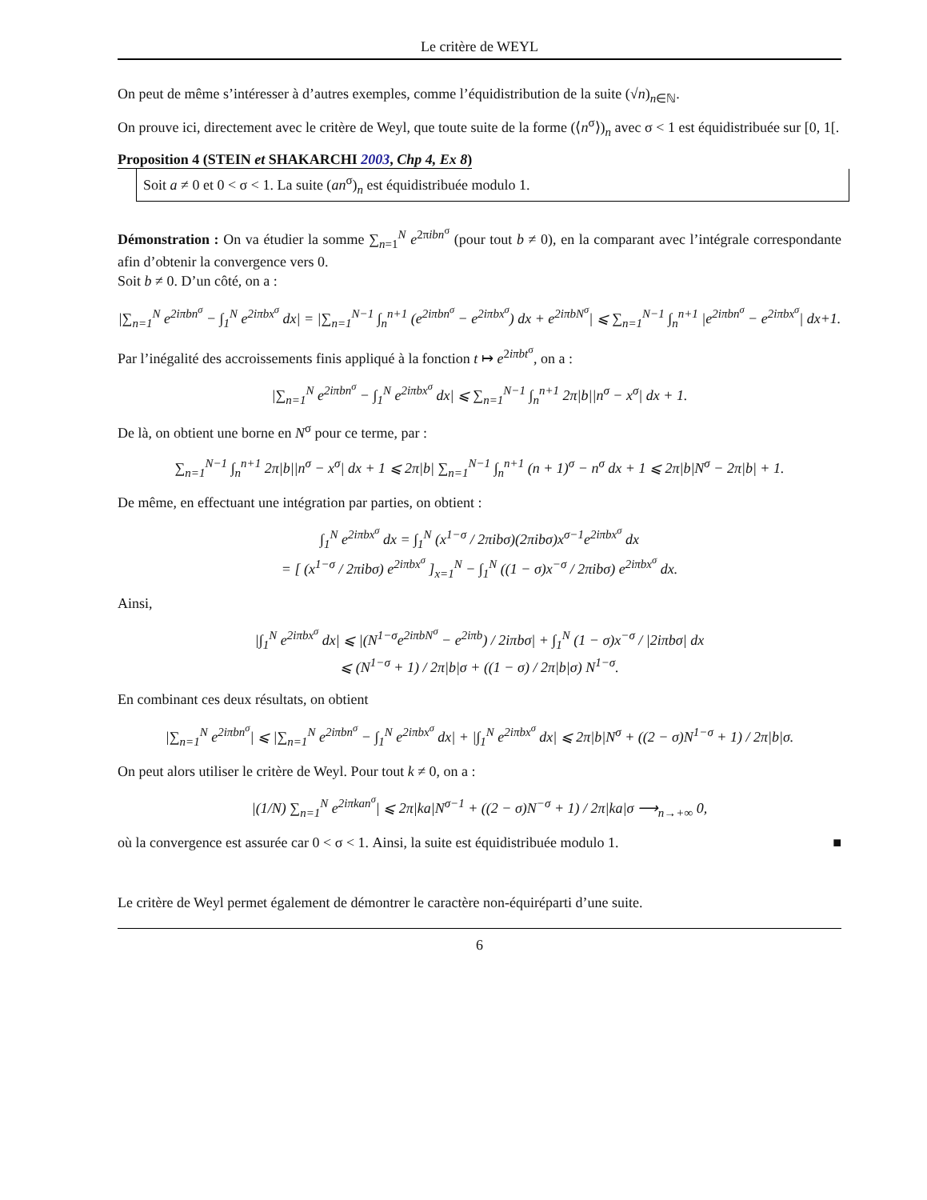Le critère de WEYL
On peut de même s’intéresser à d’autres exemples, comme l’équidistribution de la suite (√n)<sub>n∈ℕ</sub>.
On prouve ici, directement avec le critère de Weyl, que toute suite de la forme (⟨n<sup>σ</sup>⟩)<sub>n</sub> avec σ < 1 est équidistribuée sur [0, 1[.
Proposition 4 (STEIN et SHAKARCHI 2003, Chp 4, Ex 8)
Soit a ≠ 0 et 0 < σ < 1. La suite (an<sup>σ</sup>)<sub>n</sub> est équidistribuée modulo 1.
Démonstration : On va étudier la somme ∑<sub>n=1</sub><sup>N</sup> e<sup>2πibn<sup>σ</sup></sup> (pour tout b ≠ 0), en la comparant avec l’intégrale correspondante afin d’obtenir la convergence vers 0.
Soit b ≠ 0. D’un côté, on a :
|∑<sub>n=1</sub><sup>N</sup> e<sup>2iπbn<sup>σ</sup></sup> − ∫<sub>1</sub><sup>N</sup> e<sup>2iπbx<sup>σ</sup></sup> dx| = |∑<sub>n=1</sub><sup>N−1</sup> ∫<sub>n</sub><sup>n+1</sup> (e<sup>2iπbn<sup>σ</sup></sup> − e<sup>2iπbx<sup>σ</sup></sup>) dx + e<sup>2iπbN<sup>σ</sup></sup>| ⩽ ∑<sub>n=1</sub><sup>N−1</sup> ∫<sub>n</sub><sup>n+1</sup> |e<sup>2iπbn<sup>σ</sup></sup> − e<sup>2iπbx<sup>σ</sup></sup>| dx+1.
Par l’inégalité des accroissements finis appliqué à la fonction t ↦ e<sup>2iπbt<sup>σ</sup></sup>, on a :
|∑<sub>n=1</sub><sup>N</sup> e<sup>2iπbn<sup>σ</sup></sup> − ∫<sub>1</sub><sup>N</sup> e<sup>2iπbx<sup>σ</sup></sup> dx| ⩽ ∑<sub>n=1</sub><sup>N−1</sup> ∫<sub>n</sub><sup>n+1</sup> 2π|b||n<sup>σ</sup> − x<sup>σ</sup>| dx + 1.
De là, on obtient une borne en N<sup>σ</sup> pour ce terme, par :
∑<sub>n=1</sub><sup>N−1</sup> ∫<sub>n</sub><sup>n+1</sup> 2π|b||n<sup>σ</sup> − x<sup>σ</sup>| dx + 1 ⩽ 2π|b| ∑<sub>n=1</sub><sup>N−1</sup> ∫<sub>n</sub><sup>n+1</sup> (n + 1)<sup>σ</sup> − n<sup>σ</sup> dx + 1 ⩽ 2π|b|N<sup>σ</sup> − 2π|b| + 1.
De même, en effectuant une intégration par parties, on obtient :
∫<sub>1</sub><sup>N</sup> e<sup>2iπbx<sup>σ</sup></sup> dx = ∫<sub>1</sub><sup>N</sup> (x<sup>1−σ</sup> / 2πibσ)(2πibσ)x<sup>σ−1</sup>e<sup>2iπbx<sup>σ</sup></sup> dx
= [ (x<sup>1−σ</sup> / 2πibσ) e<sup>2iπbx<sup>σ</sup></sup> ]<sub>x=1</sub><sup>N</sup> − ∫<sub>1</sub><sup>N</sup> ((1 − σ)x<sup>−σ</sup> / 2πibσ) e<sup>2iπbx<sup>σ</sup></sup> dx.
Ainsi,
|∫<sub>1</sub><sup>N</sup> e<sup>2iπbx<sup>σ</sup></sup> dx| ⩽ |(N<sup>1−σ</sup>e<sup>2iπbN<sup>σ</sup></sup> − e<sup>2iπb</sup>) / 2iπbσ| + ∫<sub>1</sub><sup>N</sup> (1 − σ)x<sup>−σ</sup> / |2iπbσ| dx
⩽ (N<sup>1−σ</sup> + 1) / 2π|b|σ + ((1 − σ) / 2π|b|σ) N<sup>1−σ</sup>.
En combinant ces deux résultats, on obtient
|∑<sub>n=1</sub><sup>N</sup> e<sup>2iπbn<sup>σ</sup></sup>| ⩽ |∑<sub>n=1</sub><sup>N</sup> e<sup>2iπbn<sup>σ</sup></sup> − ∫<sub>1</sub><sup>N</sup> e<sup>2iπbx<sup>σ</sup></sup> dx| + |∫<sub>1</sub><sup>N</sup> e<sup>2iπbx<sup>σ</sup></sup> dx| ⩽ 2π|b|N<sup>σ</sup> + ((2 − σ)N<sup>1−σ</sup> + 1) / 2π|b|σ.
On peut alors utiliser le critère de Weyl. Pour tout k ≠ 0, on a :
|(1/N) ∑<sub>n=1</sub><sup>N</sup> e<sup>2iπkan<sup>σ</sup></sup>| ⩽ 2π|ka|N<sup>σ−1</sup> + ((2 − σ)N<sup>−σ</sup> + 1) / 2π|ka|σ ⟶<sub>n→+∞</sub> 0,
où la convergence est assurée car 0 < σ < 1. Ainsi, la suite est équidistribuée modulo 1. ■
Le critère de Weyl permet également de démontrer le caractère non-équiréparti d’une suite.
6